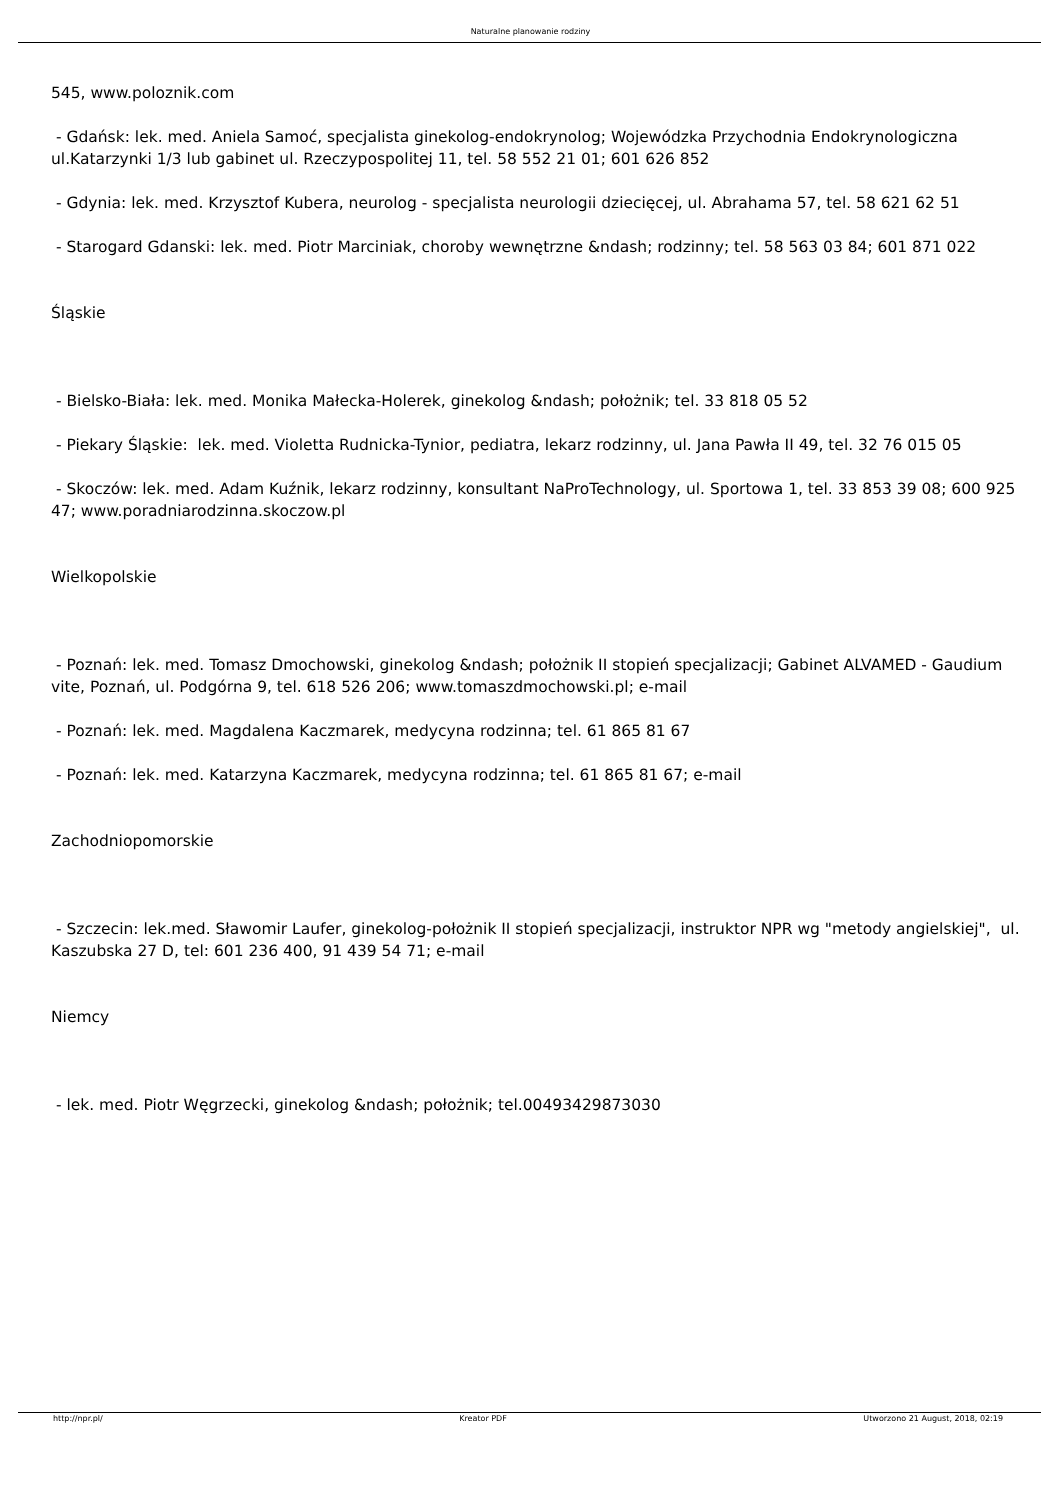Naturalne planowanie rodziny
545, www.poloznik.com
- Gdańsk: lek. med. Aniela Samoć, specjalista ginekolog-endokrynolog; Wojewódzka Przychodnia Endokrynologiczna ul.Katarzynki 1/3 lub gabinet ul. Rzeczypospolitej 11, tel. 58 552 21 01; 601 626 852
- Gdynia: lek. med. Krzysztof Kubera, neurolog - specjalista neurologii dziecięcej, ul. Abrahama 57, tel. 58 621 62 51
- Starogard Gdanski: lek. med. Piotr Marciniak, choroby wewnętrzne &ndash; rodzinny; tel. 58 563 03 84; 601 871 022
Śląskie
- Bielsko-Biała: lek. med. Monika Małecka-Holerek, ginekolog &ndash; położnik; tel. 33 818 05 52
- Piekary Śląskie: lek. med. Violetta Rudnicka-Tynior, pediatra, lekarz rodzinny, ul. Jana Pawła II 49, tel. 32 76 015 05
- Skoczów: lek. med. Adam Kuźnik, lekarz rodzinny, konsultant NaProTechnology, ul. Sportowa 1, tel. 33 853 39 08; 600 925 47; www.poradniarodzinna.skoczow.pl
Wielkopolskie
- Poznań: lek. med. Tomasz Dmochowski, ginekolog &ndash; położnik II stopień specjalizacji; Gabinet ALVAMED - Gaudium vite, Poznań, ul. Podgórna 9, tel. 618 526 206; www.tomaszdmochowski.pl; e-mail
- Poznań: lek. med. Magdalena Kaczmarek, medycyna rodzinna; tel. 61 865 81 67
- Poznań: lek. med. Katarzyna Kaczmarek, medycyna rodzinna; tel. 61 865 81 67; e-mail
Zachodniopomorskie
- Szczecin: lek.med. Sławomir Laufer, ginekolog-położnik II stopień specjalizacji, instruktor NPR wg "metody angielskiej", ul. Kaszubska 27 D, tel: 601 236 400, 91 439 54 71; e-mail
Niemcy
- lek. med. Piotr Węgrzecki, ginekolog &ndash; położnik; tel.00493429873030
http://npr.pl/ Kreator PDF Utworzono 21 August, 2018, 02:19